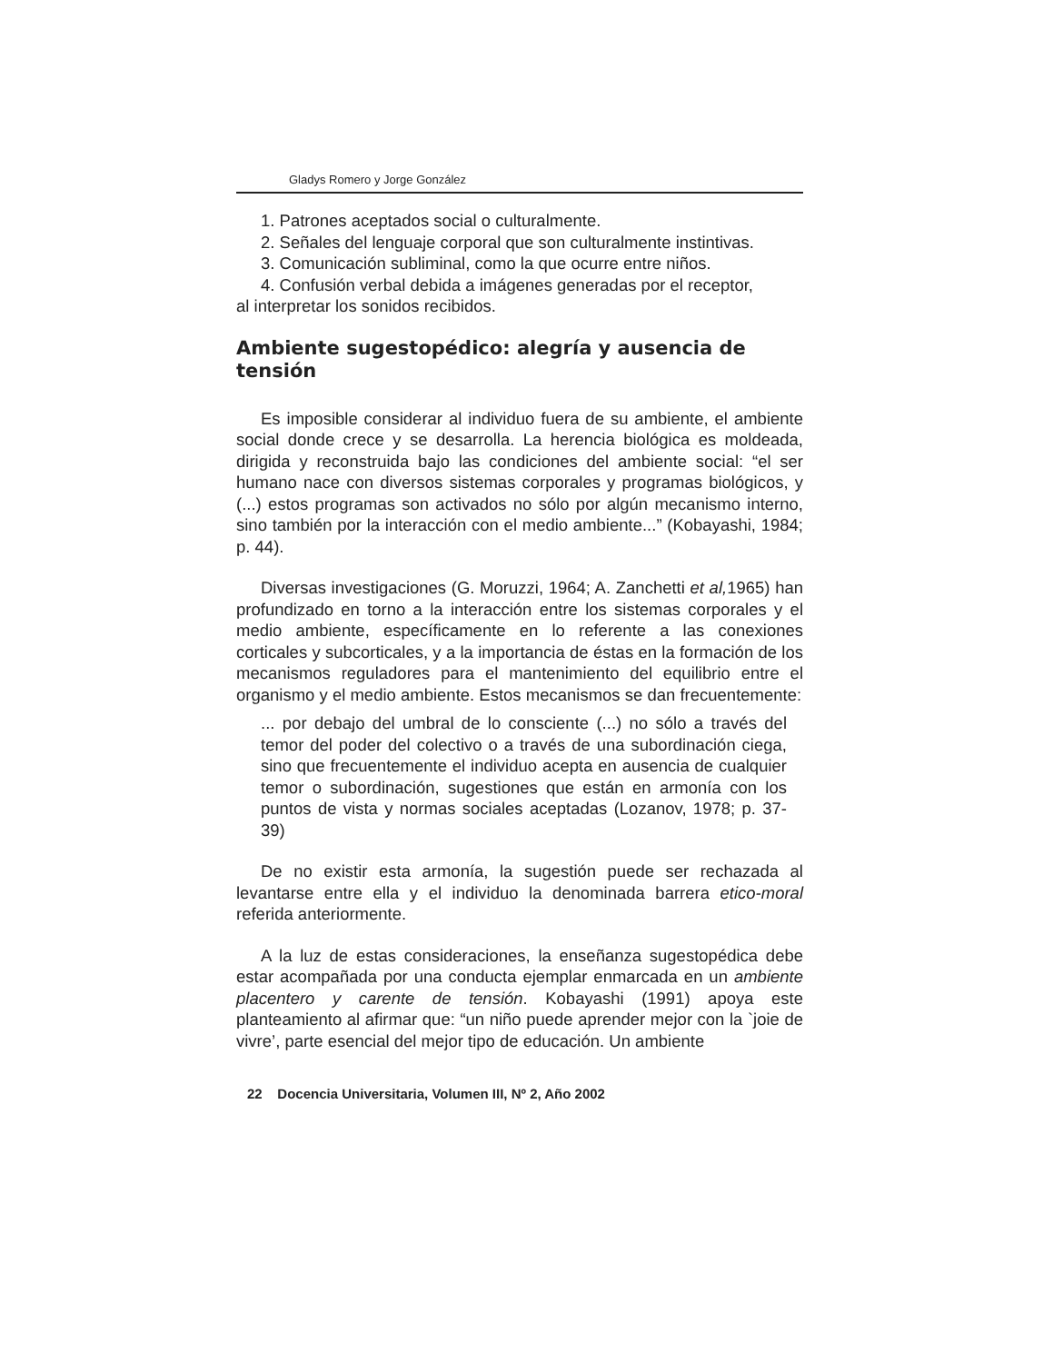Gladys Romero y Jorge González
1. Patrones aceptados social o culturalmente.
2. Señales del lenguaje corporal que son culturalmente instintivas.
3. Comunicación subliminal, como la que ocurre entre niños.
4. Confusión verbal debida a imágenes generadas por el receptor,
al interpretar los sonidos recibidos.
Ambiente sugestopédico: alegría y ausencia de tensión
Es imposible considerar al individuo fuera de su ambiente, el ambiente social donde crece y se desarrolla. La herencia biológica es moldeada, dirigida y reconstruida bajo las condiciones del ambiente social: “el ser humano nace con diversos sistemas corporales y programas biológicos, y (...) estos programas son activados no sólo por algún mecanismo interno, sino también por la interacción con el medio ambiente...” (Kobayashi, 1984; p. 44).
Diversas investigaciones (G. Moruzzi, 1964; A. Zanchetti et al, 1965) han profundizado en torno a la interacción entre los sistemas corporales y el medio ambiente, específicamente en lo referente a las conexiones corticales y subcorticales, y a la importancia de éstas en la formación de los mecanismos reguladores para el mantenimiento del equilibrio entre el organismo y el medio ambiente. Estos mecanismos se dan frecuentemente:
... por debajo del umbral de lo consciente (...) no sólo a través del temor del poder del colectivo o a través de una subordinación ciega, sino que frecuentemente el individuo acepta en ausencia de cualquier temor o subordinación, sugestiones que están en armonía con los puntos de vista y normas sociales aceptadas (Lozanov, 1978; p. 37-39)
De no existir esta armonía, la sugestión puede ser rechazada al levantarse entre ella y el individuo la denominada barrera etico-moral referida anteriormente.
A la luz de estas consideraciones, la enseñanza sugestopédica debe estar acompañada por una conducta ejemplar enmarcada en un ambiente placentero y carente de tensión. Kobayashi (1991) apoya este planteamiento al afirmar que: “un niño puede aprender mejor con la `joie de vivre’, parte esencial del mejor tipo de educación. Un ambiente
22 Docencia Universitaria, Volumen III, Nº 2, Año 2002